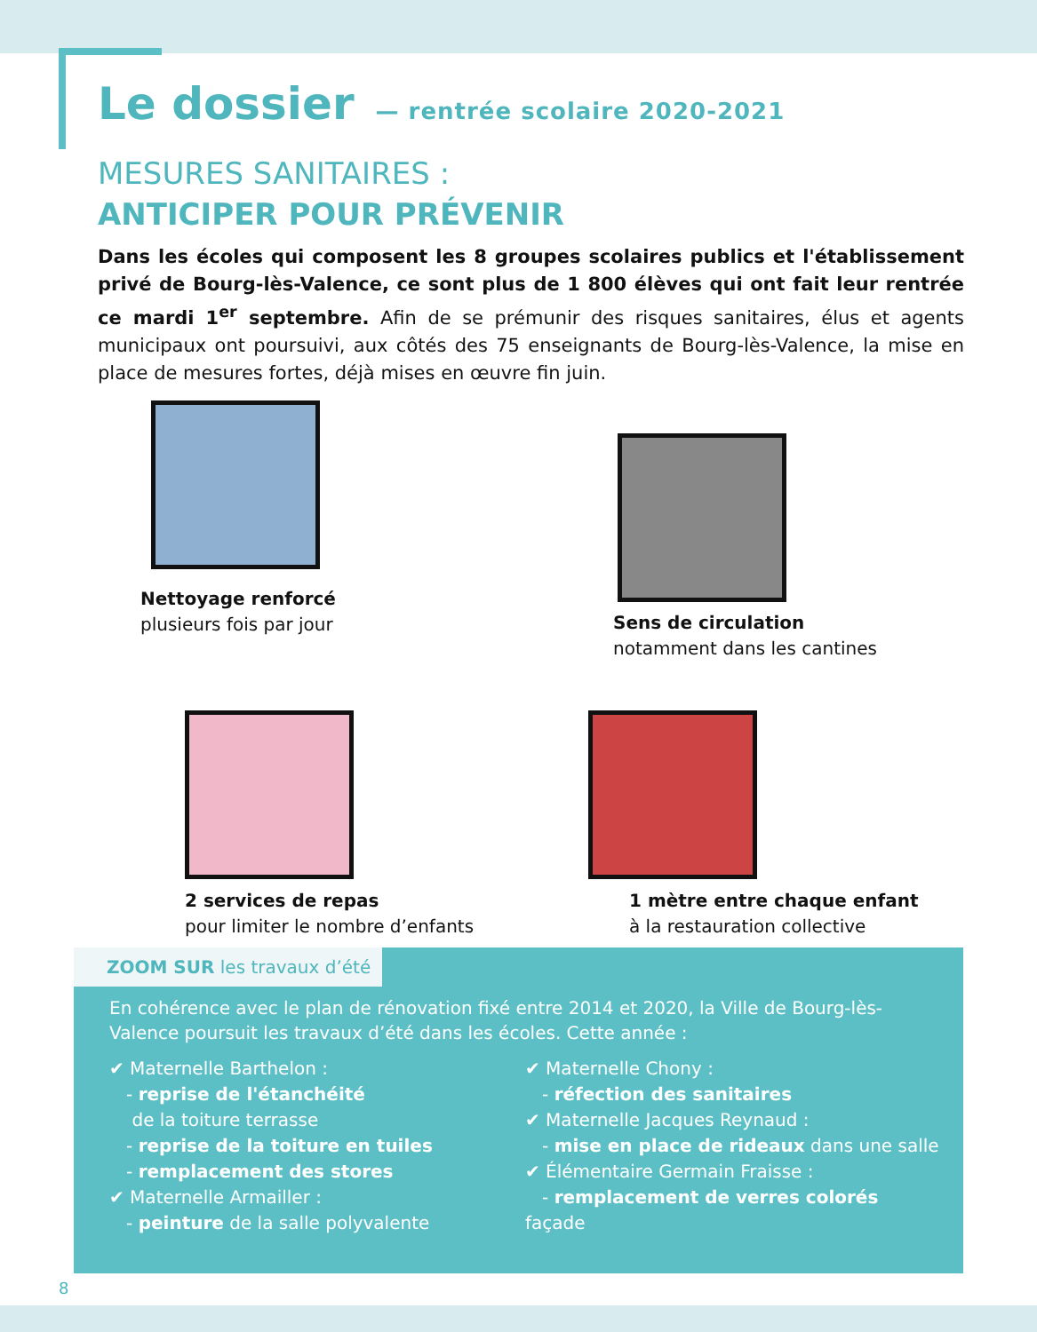Le dossier
— rentrée scolaire 2020-2021
MESURES SANITAIRES :
ANTICIPER POUR PRÉVENIR
Dans les écoles qui composent les 8 groupes scolaires publics et l'établissement privé de Bourg-lès-Valence, ce sont plus de 1 800 élèves qui ont fait leur rentrée ce mardi 1<sup>er</sup> septembre. Afin de se prémunir des risques sanitaires, élus et agents municipaux ont poursuivi, aux côtés des 75 enseignants de Bourg-lès-Valence, la mise en place de mesures fortes, déjà mises en œuvre fin juin.
Nettoyage renforcé
plusieurs fois par jour
Sens de circulation
notamment dans les cantines
2 services de repas
pour limiter le nombre d’enfants
1 mètre entre chaque enfant
à la restauration collective
ZOOM SUR les travaux d’été
En cohérence avec le plan de rénovation fixé entre 2014 et 2020, la Ville de Bourg-lès-Valence poursuit les travaux d’été dans les écoles. Cette année :
✔ Maternelle Barthelon :
- reprise de l'étanchéité
de la toiture terrasse
- reprise de la toiture en tuiles
- remplacement des stores
✔ Maternelle Armailler :
- peinture de la salle polyvalente
✔ Maternelle Chony :
- réfection des sanitaires
✔ Maternelle Jacques Reynaud :
- mise en place de rideaux dans une salle
✔ Élémentaire Germain Fraisse :
- remplacement de verres colorés façade
8